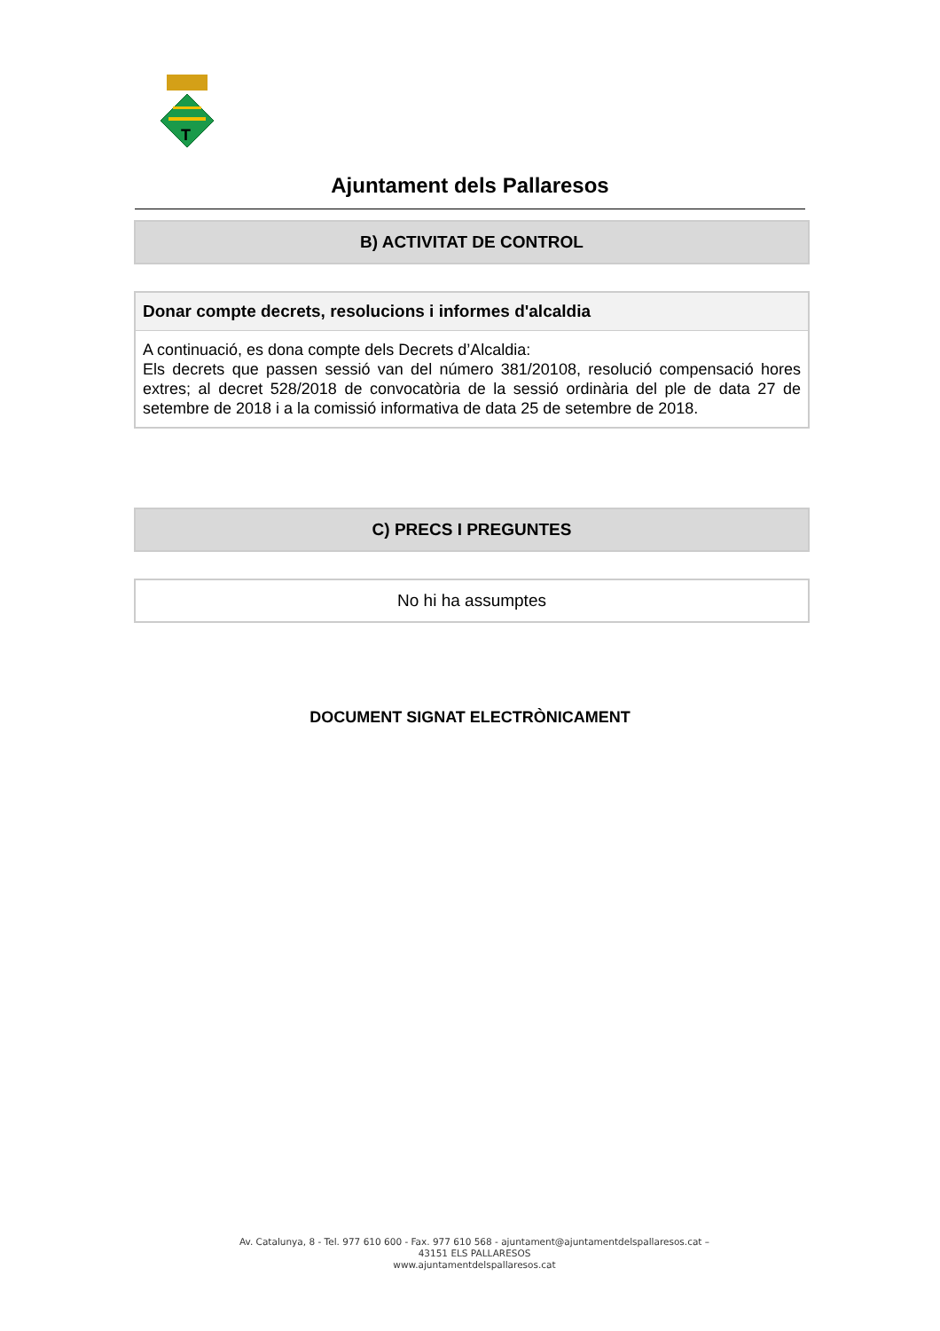T
Ajuntament dels Pallaresos
B) ACTIVITAT DE CONTROL
Donar compte decrets, resolucions i informes d'alcaldia
A continuació, es dona compte dels Decrets d’Alcaldia:
Els decrets que passen sessió van del número 381/20108, resolució compensació hores extres; al decret 528/2018 de convocatòria de la sessió ordinària del ple de data 27 de setembre de 2018 i a la comissió informativa de data 25 de setembre de 2018.
C) PRECS I PREGUNTES
No hi ha assumptes
DOCUMENT SIGNAT ELECTRÒNICAMENT
Av. Catalunya, 8 - Tel. 977 610 600 - Fax. 977 610 568 - ajuntament@ajuntamentdelspallaresos.cat –
43151 ELS PALLARESOS
www.ajuntamentdelspallaresos.cat